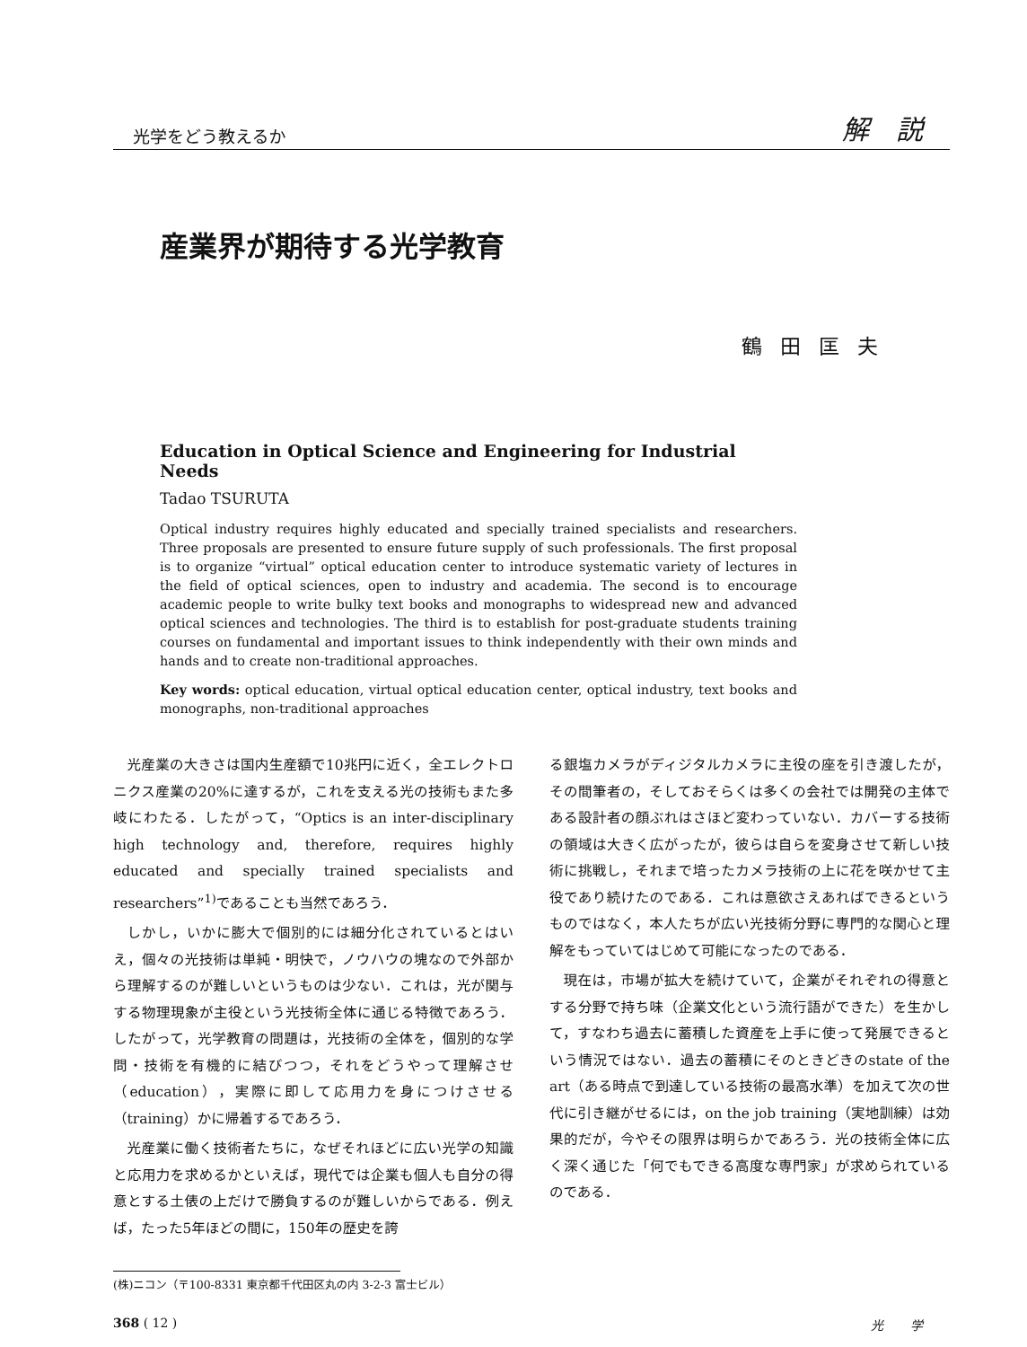光学をどう教えるか 解説
産業界が期待する光学教育
鶴田匡夫
Education in Optical Science and Engineering for Industrial Needs
Tadao TSURUTA
Optical industry requires highly educated and specially trained specialists and researchers. Three proposals are presented to ensure future supply of such professionals. The first proposal is to organize “virtual” optical education center to introduce systematic variety of lectures in the field of optical sciences, open to industry and academia. The second is to encourage academic people to write bulky text books and monographs to widespread new and advanced optical sciences and technologies. The third is to establish for post-graduate students training courses on fundamental and important issues to think independently with their own minds and hands and to create non-traditional approaches.
Key words: optical education, virtual optical education center, optical industry, text books and monographs, non-traditional approaches
光産業の大きさは国内生産額で10兆円に近く，全エレクトロニクス産業の20%に達するが，これを支える光の技術もまた多岐にわたる．したがって，“Optics is an inter-disciplinary high technology and, therefore, requires highly educated and specially trained specialists and researchers”<sup>1)</sup>であることも当然であろう．
しかし，いかに膨大で個別的には細分化されているとはいえ，個々の光技術は単純・明快で，ノウハウの塊なので外部から理解するのが難しいというものは少ない．これは，光が関与する物理現象が主役という光技術全体に通じる特徴であろう．したがって，光学教育の問題は，光技術の全体を，個別的な学問・技術を有機的に結びつつ，それをどうやって理解させ（education），実際に即して応用力を身につけさせる（training）かに帰着するであろう．
光産業に働く技術者たちに，なぜそれほどに広い光学の知識と応用力を求めるかといえば，現代では企業も個人も自分の得意とする土俵の上だけで勝負するのが難しいからである．例えば，たった5年ほどの間に，150年の歴史を誇
る銀塩カメラがディジタルカメラに主役の座を引き渡したが，その間筆者の，そしておそらくは多くの会社では開発の主体である設計者の顔ぶれはさほど変わっていない．カバーする技術の領域は大きく広がったが，彼らは自らを変身させて新しい技術に挑戦し，それまで培ったカメラ技術の上に花を咲かせて主役であり続けたのである．これは意欲さえあればできるというものではなく，本人たちが広い光技術分野に専門的な関心と理解をもっていてはじめて可能になったのである．
現在は，市場が拡大を続けていて，企業がそれぞれの得意とする分野で持ち味（企業文化という流行語ができた）を生かして，すなわち過去に蓄積した資産を上手に使って発展できるという情況ではない．過去の蓄積にそのときどきのstate of the art（ある時点で到達している技術の最高水準）を加えて次の世代に引き継がせるには，on the job training（実地訓練）は効果的だが，今やその限界は明らかであろう．光の技術全体に広く深く通じた「何でもできる高度な専門家」が求められているのである．
(株)ニコン（〒100-8331 東京都千代田区丸の内 3-2-3 富士ビル）
368 ( 12 ) 光学